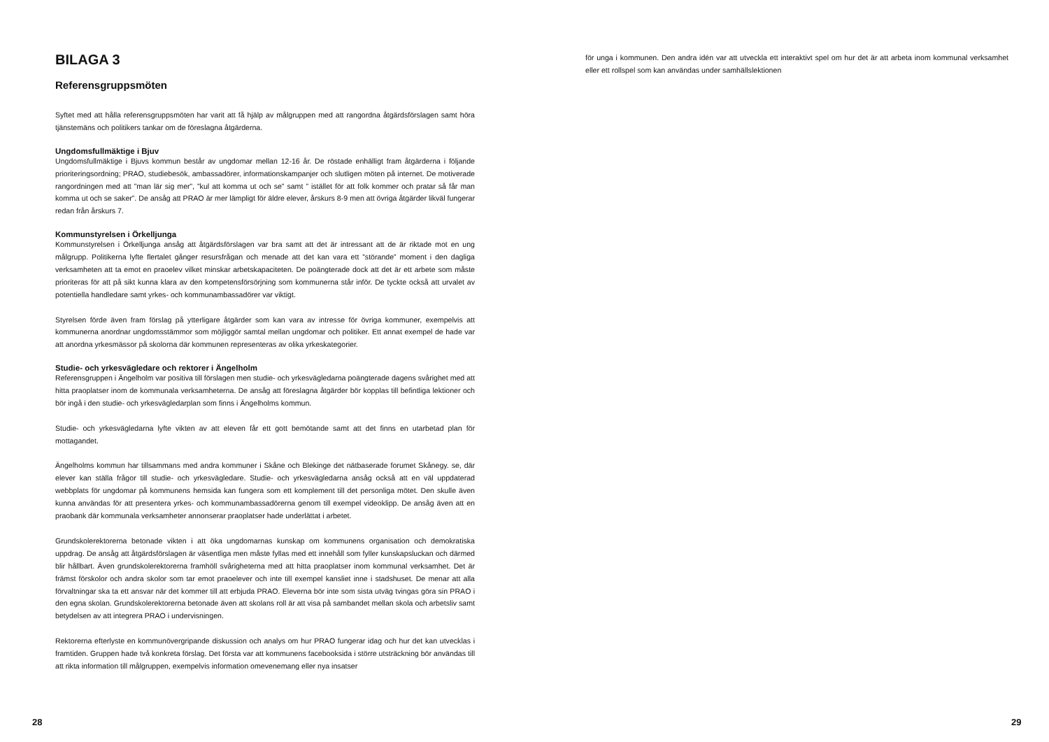BILAGA 3
Referensgruppsmöten
Syftet med att hålla referensgruppsmöten har varit att få hjälp av målgruppen med att rangordna åtgärdsförslagen samt höra tjänstemäns och politikers tankar om de föreslagna åtgärderna.
Ungdomsfullmäktige i Bjuv
Ungdomsfullmäktige i Bjuvs kommun består av ungdomar mellan 12-16 år. De röstade enhälligt fram åtgärderna i följande prioriteringsordning; PRAO, studiebesök, ambassadörer, informationskampanjer och slutligen möten på internet. De motiverade rangordningen med att ”man lär sig mer”, ”kul att komma ut och se” samt ” istället för att folk kommer och pratar så får man komma ut och se saker”. De ansåg att PRAO är mer lämpligt för äldre elever, årskurs 8-9 men att övriga åtgärder likväl fungerar redan från årskurs 7.
Kommunstyrelsen i Örkelljunga
Kommunstyrelsen i Örkelljunga ansåg att åtgärdsförslagen var bra samt att det är intressant att de är riktade mot en ung målgrupp. Politikerna lyfte flertalet gånger resursfrågan och menade att det kan vara ett ”störande” moment i den dagliga verksamheten att ta emot en praoelev vilket minskar arbetskapaciteten. De poängterade dock att det är ett arbete som måste prioriteras för att på sikt kunna klara av den kompetensförsörjning som kommunerna står inför. De tyckte också att urvalet av potentiella handledare samt yrkes- och kommunambassadörer var viktigt.
Styrelsen förde även fram förslag på ytterligare åtgärder som kan vara av intresse för övriga kommuner, exempelvis att kommunerna anordnar ungdomsstämmor som möjliggör samtal mellan ungdomar och politiker. Ett annat exempel de hade var att anordna yrkesmässor på skolorna där kommunen representeras av olika yrkeskategorier.
Studie- och yrkesvägledare och rektorer i Ängelholm
Referensgruppen i Ängelholm var positiva till förslagen men studie- och yrkesvägledarna poängterade dagens svårighet med att hitta praoplatser inom de kommunala verksamheterna. De ansåg att föreslagna åtgärder bör kopplas till befintliga lektioner och bör ingå i den studie- och yrkesvägledarplan som finns i Ängelholms kommun.
Studie- och yrkesvägledarna lyfte vikten av att eleven får ett gott bemötande samt att det finns en utarbetad plan för mottagandet.
Ängelholms kommun har tillsammans med andra kommuner i Skåne och Blekinge det nätbaserade forumet Skånegy. se, där elever kan ställa frågor till studie- och yrkesvägledare. Studie- och yrkesvägledarna ansåg också att en väl uppdaterad webbplats för ungdomar på kommunens hemsida kan fungera som ett komplement till det personliga mötet. Den skulle även kunna användas för att presentera yrkes- och kommunambassadörerna genom till exempel videoklipp. De ansåg även att en praobank där kommunala verksamheter annonserar praoplatser hade underlättat i arbetet.
Grundskolerektorerna betonade vikten i att öka ungdomarnas kunskap om kommunens organisation och demokratiska uppdrag. De ansåg att åtgärdsförslagen är väsentliga men måste fyllas med ett innehåll som fyller kunskapsluckan och därmed blir hållbart. Även grundskolerektorerna framhöll svårigheterna med att hitta praoplatser inom kommunal verksamhet. Det är främst förskolor och andra skolor som tar emot praoelever och inte till exempel kansliet inne i stadshuset. De menar att alla förvaltningar ska ta ett ansvar när det kommer till att erbjuda PRAO. Eleverna bör inte som sista utväg tvingas göra sin PRAO i den egna skolan. Grundskolerektorerna betonade även att skolans roll är att visa på sambandet mellan skola och arbetsliv samt betydelsen av att integrera PRAO i undervisningen.
Rektorerna efterlyste en kommunövergripande diskussion och analys om hur PRAO fungerar idag och hur det kan utvecklas i framtiden. Gruppen hade två konkreta förslag. Det första var att kommunens facebooksida i större utsträckning bör användas till att rikta information till målgruppen, exempelvis information omevenemang eller nya insatser
för unga i kommunen. Den andra idén var att utveckla ett interaktivt spel om hur det är att arbeta inom kommunal verksamhet eller ett rollspel som kan användas under samhällslektionen
28 29